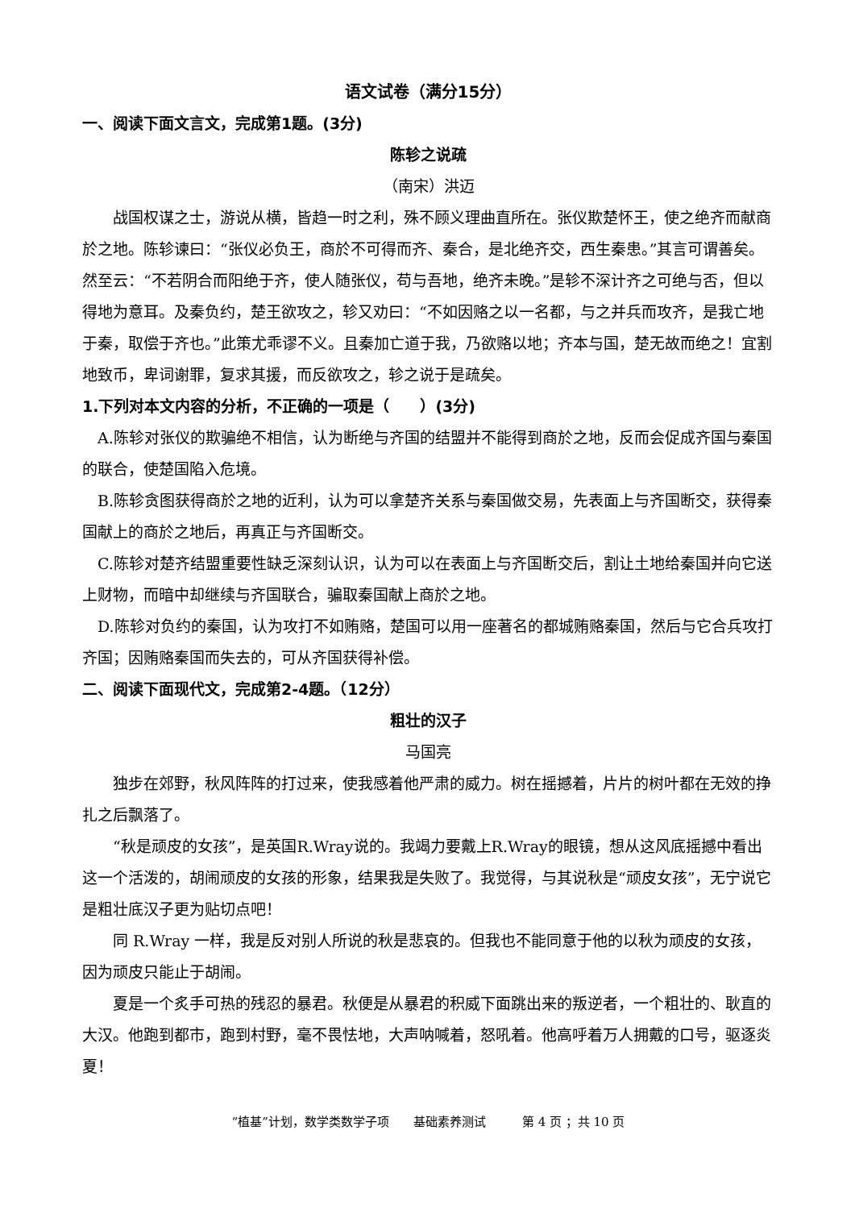语文试卷（满分15分）
一、阅读下面文言文，完成第1题。(3分)
陈轸之说疏
（南宋）洪迈
战国权谋之士，游说从横，皆趋一时之利，殊不顾义理曲直所在。张仪欺楚怀王，使之绝齐而献商於之地。陈轸谏曰：“张仪必负王，商於不可得而齐、秦合，是北绝齐交，西生秦患。”其言可谓善矣。然至云：“不若阴合而阳绝于齐，使人随张仪，苟与吾地，绝齐未晚。”是轸不深计齐之可绝与否，但以得地为意耳。及秦负约，楚王欲攻之，轸又劝曰：“不如因赂之以一名都，与之并兵而攻齐，是我亡地于秦，取偿于齐也。”此策尤乖谬不义。且秦加亡道于我，乃欲赂以地；齐本与国，楚无故而绝之！宜割地致币，卑词谢罪，复求其援，而反欲攻之，轸之说于是疏矣。
1.下列对本文内容的分析，不正确的一项是（　　）(3分)
A.陈轸对张仪的欺骗绝不相信，认为断绝与齐国的结盟并不能得到商於之地，反而会促成齐国与秦国的联合，使楚国陷入危境。
B.陈轸贪图获得商於之地的近利，认为可以拿楚齐关系与秦国做交易，先表面上与齐国断交，获得秦国献上的商於之地后，再真正与齐国断交。
C.陈轸对楚齐结盟重要性缺乏深刻认识，认为可以在表面上与齐国断交后，割让土地给秦国并向它送上财物，而暗中却继续与齐国联合，骗取秦国献上商於之地。
D.陈轸对负约的秦国，认为攻打不如贿赂，楚国可以用一座著名的都城贿赂秦国，然后与它合兵攻打齐国；因贿赂秦国而失去的，可从齐国获得补偿。
二、阅读下面现代文，完成第2-4题。（12分）
粗壮的汉子
马国亮
独步在郊野，秋风阵阵的打过来，使我感着他严肃的威力。树在摇撼着，片片的树叶都在无效的挣扎之后飘落了。
“秋是顽皮的女孩”，是英国R.Wray说的。我竭力要戴上R.Wray的眼镜，想从这风底摇撼中看出这一个活泼的，胡闹顽皮的女孩的形象，结果我是失败了。我觉得，与其说秋是“顽皮女孩”，无宁说它是粗壮底汉子更为贴切点吧！
同 R.Wray 一样，我是反对别人所说的秋是悲哀的。但我也不能同意于他的以秋为顽皮的女孩，因为顽皮只能止于胡闹。
夏是一个炙手可热的残忍的暴君。秋便是从暴君的积威下面跳出来的叛逆者，一个粗壮的、耿直的大汉。他跑到都市，跑到村野，毫不畏怯地，大声呐喊着，怒吼着。他高呼着万人拥戴的口号，驱逐炎夏！
“植基”计划，数学类数学子项　　基础素养测试　　　第 4 页 ；共 10 页